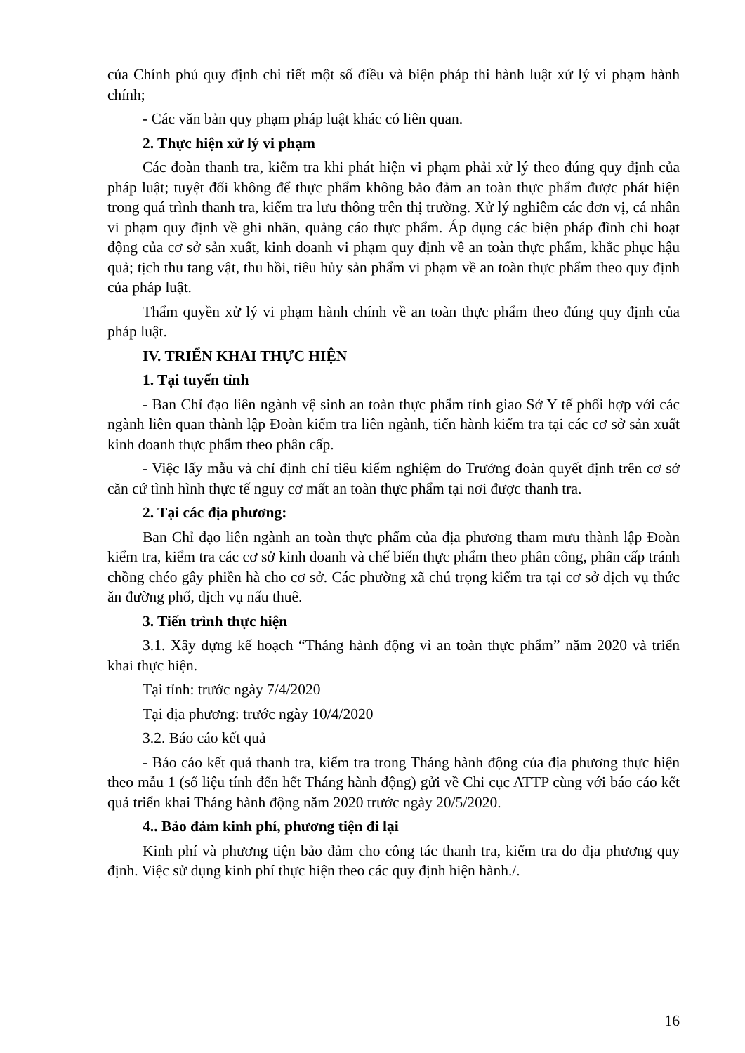của Chính phủ quy định chi tiết một số điều và biện pháp thi hành luật xử lý vi phạm hành chính;
- Các văn bản quy phạm pháp luật khác có liên quan.
2. Thực hiện xử lý vi phạm
Các đoàn thanh tra, kiểm tra khi phát hiện vi phạm phải xử lý theo đúng quy định của pháp luật; tuyệt đối không để thực phẩm không bảo đảm an toàn thực phẩm được phát hiện trong quá trình thanh tra, kiểm tra lưu thông trên thị trường. Xử lý nghiêm các đơn vị, cá nhân vi phạm quy định về ghi nhãn, quảng cáo thực phẩm. Áp dụng các biện pháp đình chỉ hoạt động của cơ sở sản xuất, kinh doanh vi phạm quy định về an toàn thực phẩm, khắc phục hậu quả; tịch thu tang vật, thu hồi, tiêu hủy sản phẩm vi phạm về an toàn thực phẩm theo quy định của pháp luật.
Thẩm quyền xử lý vi phạm hành chính về an toàn thực phẩm theo đúng quy định của pháp luật.
IV. TRIỂN KHAI THỰC HIỆN
1. Tại tuyến tỉnh
- Ban Chỉ đạo liên ngành vệ sinh an toàn thực phẩm tỉnh giao Sở Y tế phối hợp với các ngành liên quan thành lập Đoàn kiểm tra liên ngành, tiến hành kiểm tra tại các cơ sở sản xuất kinh doanh thực phẩm theo phân cấp.
- Việc lấy mẫu và chỉ định chỉ tiêu kiểm nghiệm do Trưởng đoàn quyết định trên cơ sở căn cứ tình hình thực tế nguy cơ mất an toàn thực phẩm tại nơi được thanh tra.
2. Tại các địa phương:
Ban Chỉ đạo liên ngành an toàn thực phẩm của địa phương tham mưu thành lập Đoàn kiểm tra, kiểm tra các cơ sở kinh doanh và chế biến thực phẩm theo phân công, phân cấp tránh chồng chéo gây phiền hà cho cơ sở. Các phường xã chú trọng kiểm tra tại cơ sở dịch vụ thức ăn đường phố, dịch vụ nấu thuê.
3. Tiến trình thực hiện
3.1. Xây dựng kế hoạch “Tháng hành động vì an toàn thực phẩm” năm 2020 và triển khai thực hiện.
Tại tỉnh: trước ngày 7/4/2020
Tại địa phương: trước ngày 10/4/2020
3.2. Báo cáo kết quả
- Báo cáo kết quả thanh tra, kiểm tra trong Tháng hành động của địa phương thực hiện theo mẫu 1 (số liệu tính đến hết Tháng hành động) gửi về Chi cục ATTP cùng với báo cáo kết quả triển khai Tháng hành động năm 2020 trước ngày 20/5/2020.
4.. Bảo đảm kinh phí, phương tiện đi lại
Kinh phí và phương tiện bảo đảm cho công tác thanh tra, kiểm tra do địa phương quy định. Việc sử dụng kinh phí thực hiện theo các quy định hiện hành./.
16